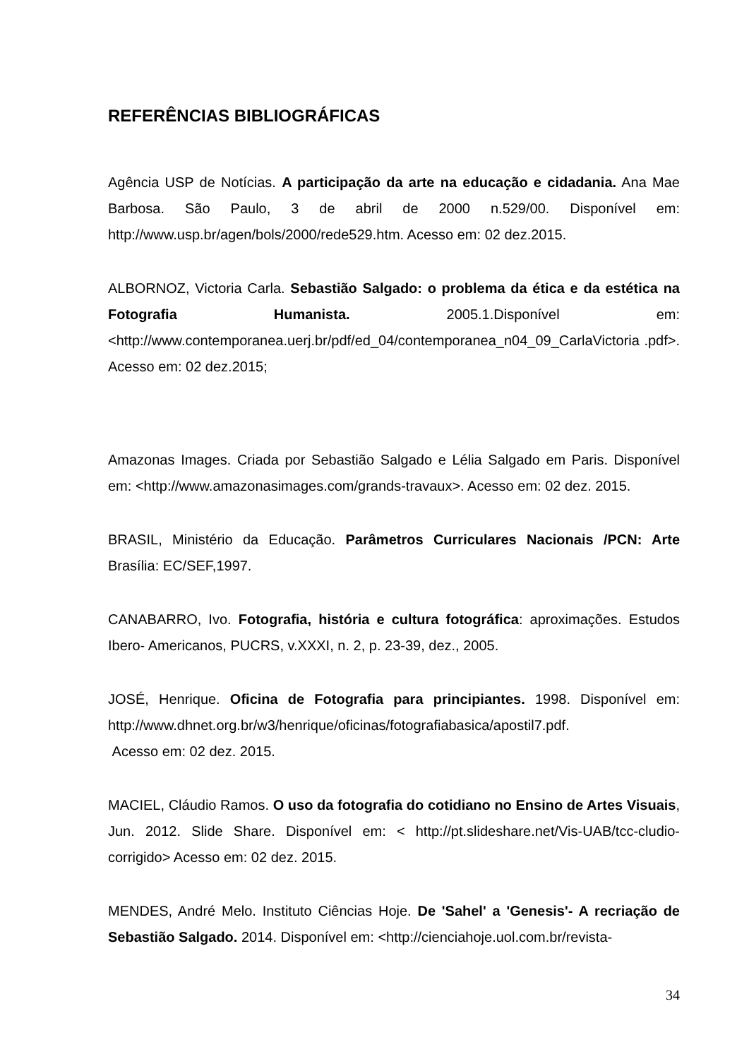REFERÊNCIAS BIBLIOGRÁFICAS
Agência USP de Notícias. A participação da arte na educação e cidadania. Ana Mae Barbosa. São Paulo, 3 de abril de 2000 n.529/00. Disponível em: http://www.usp.br/agen/bols/2000/rede529.htm. Acesso em: 02 dez.2015.
ALBORNOZ, Victoria Carla. Sebastião Salgado: o problema da ética e da estética na Fotografia Humanista. 2005.1.Disponível em: <http://www.contemporanea.uerj.br/pdf/ed_04/contemporanea_n04_09_CarlaVictoria .pdf>. Acesso em: 02 dez.2015;
Amazonas Images. Criada por Sebastião Salgado e Lélia Salgado em Paris. Disponível em: <http://www.amazonasimages.com/grands-travaux>. Acesso em: 02 dez. 2015.
BRASIL, Ministério da Educação. Parâmetros Curriculares Nacionais /PCN: Arte Brasília: EC/SEF,1997.
CANABARRO, Ivo. Fotografia, história e cultura fotográfica: aproximações. Estudos Ibero- Americanos, PUCRS, v.XXXI, n. 2, p. 23-39, dez., 2005.
JOSÉ, Henrique. Oficina de Fotografia para principiantes. 1998. Disponível em: http://www.dhnet.org.br/w3/henrique/oficinas/fotografiabasica/apostil7.pdf.
Acesso em: 02 dez. 2015.
MACIEL, Cláudio Ramos. O uso da fotografia do cotidiano no Ensino de Artes Visuais, Jun. 2012. Slide Share. Disponível em: < http://pt.slideshare.net/Vis-UAB/tcc-cludio-corrigido> Acesso em: 02 dez. 2015.
MENDES, André Melo. Instituto Ciências Hoje. De 'Sahel' a 'Genesis'- A recriação de Sebastião Salgado. 2014. Disponível em: <http://cienciahoje.uol.com.br/revista-
34